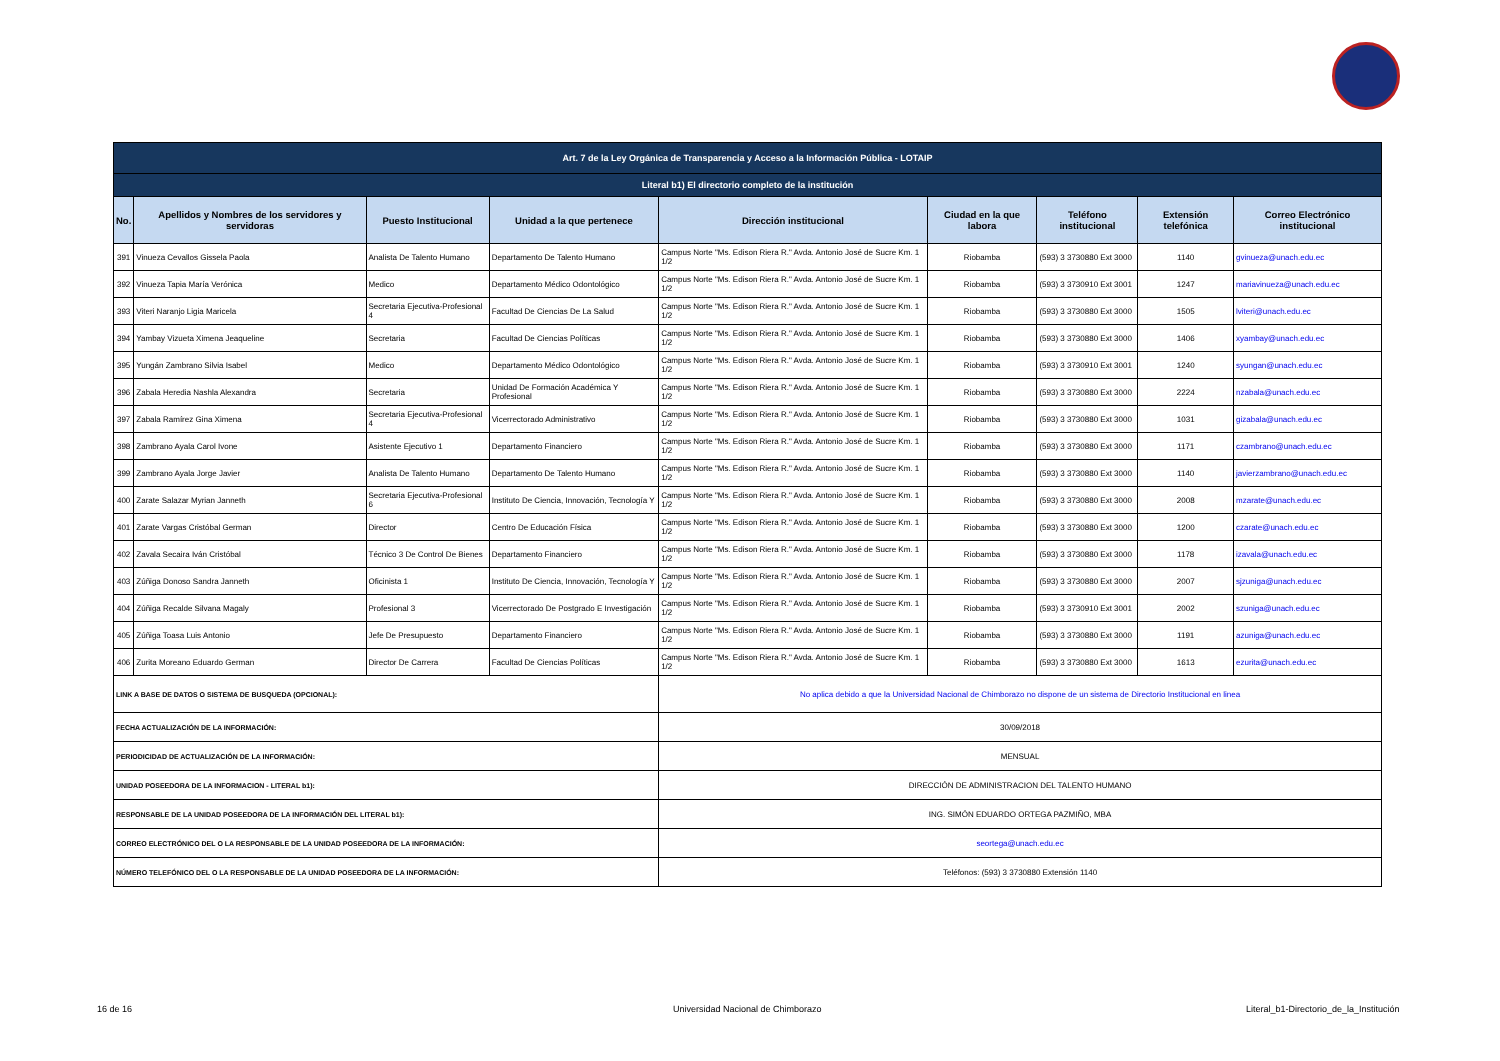| Art. 7 de la Ley Orgánica de Transparencia y Acceso a la Información Pública - LOTAIP | | | | | | | | |
| --- | --- | --- | --- | --- | --- | --- | --- | --- |
| Literal b1) El directorio completo de la institución | | | | | | | | |
| No. | Apellidos y Nombres de los servidores y servidoras | Puesto Institucional | Unidad a la que pertenece | Dirección institucional | Ciudad en la que labora | Teléfono institucional | Extensión telefónica | Correo Electrónico institucional |
| 391 | Vinueza Cevallos Gissela Paola | Analista De Talento Humano | Departamento De Talento Humano | Campus Norte "Ms. Edison Riera R." Avda. Antonio José de Sucre Km. 1 1/2 | Riobamba | (593) 3 3730880 Ext 3000 | 1140 | gvinueza@unach.edu.ec |
| 392 | Vinueza Tapia María Verónica | Medico | Departamento Médico Odontológico | Campus Norte "Ms. Edison Riera R." Avda. Antonio José de Sucre Km. 1 1/2 | Riobamba | (593) 3 3730910 Ext 3001 | 1247 | mariavinueza@unach.edu.ec |
| 393 | Viteri Naranjo Ligia Maricela | Secretaria Ejecutiva-Profesional 4 | Facultad De Ciencias De La Salud | Campus Norte "Ms. Edison Riera R." Avda. Antonio José de Sucre Km. 1 1/2 | Riobamba | (593) 3 3730880 Ext 3000 | 1505 | lviteri@unach.edu.ec |
| 394 | Yambay Vizueta Ximena Jeaqueline | Secretaria | Facultad De Ciencias Políticas | Campus Norte "Ms. Edison Riera R." Avda. Antonio José de Sucre Km. 1 1/2 | Riobamba | (593) 3 3730880 Ext 3000 | 1406 | xyambay@unach.edu.ec |
| 395 | Yungán Zambrano Silvia Isabel | Medico | Departamento Médico Odontológico | Campus Norte "Ms. Edison Riera R." Avda. Antonio José de Sucre Km. 1 1/2 | Riobamba | (593) 3 3730910 Ext 3001 | 1240 | syungan@unach.edu.ec |
| 396 | Zabala Heredia Nashla Alexandra | Secretaria | Unidad De Formación Académica Y Profesional | Campus Norte "Ms. Edison Riera R." Avda. Antonio José de Sucre Km. 1 1/2 | Riobamba | (593) 3 3730880 Ext 3000 | 2224 | nzabala@unach.edu.ec |
| 397 | Zabala Ramírez Gina Ximena | Secretaria Ejecutiva-Profesional 4 | Vicerrectorado Administrativo | Campus Norte "Ms. Edison Riera R." Avda. Antonio José de Sucre Km. 1 1/2 | Riobamba | (593) 3 3730880 Ext 3000 | 1031 | gizabala@unach.edu.ec |
| 398 | Zambrano Ayala Carol Ivone | Asistente Ejecutivo 1 | Departamento Financiero | Campus Norte "Ms. Edison Riera R." Avda. Antonio José de Sucre Km. 1 1/2 | Riobamba | (593) 3 3730880 Ext 3000 | 1171 | czambrano@unach.edu.ec |
| 399 | Zambrano Ayala Jorge Javier | Analista De Talento Humano | Departamento De Talento Humano | Campus Norte "Ms. Edison Riera R." Avda. Antonio José de Sucre Km. 1 1/2 | Riobamba | (593) 3 3730880 Ext 3000 | 1140 | javierzambrano@unach.edu.ec |
| 400 | Zarate Salazar Myrian Janneth | Secretaria Ejecutiva-Profesional 6 | Instituto De Ciencia, Innovación, Tecnología Y | Campus Norte "Ms. Edison Riera R." Avda. Antonio José de Sucre Km. 1 1/2 | Riobamba | (593) 3 3730880 Ext 3000 | 2008 | mzarate@unach.edu.ec |
| 401 | Zarate Vargas Cristóbal German | Director | Centro De Educación Física | Campus Norte "Ms. Edison Riera R." Avda. Antonio José de Sucre Km. 1 1/2 | Riobamba | (593) 3 3730880 Ext 3000 | 1200 | czarate@unach.edu.ec |
| 402 | Zavala Secaira Iván Cristóbal | Técnico 3 De Control De Bienes | Departamento Financiero | Campus Norte "Ms. Edison Riera R." Avda. Antonio José de Sucre Km. 1 1/2 | Riobamba | (593) 3 3730880 Ext 3000 | 1178 | izavala@unach.edu.ec |
| 403 | Zúñiga Donoso Sandra Janneth | Oficinista 1 | Instituto De Ciencia, Innovación, Tecnología Y | Campus Norte "Ms. Edison Riera R." Avda. Antonio José de Sucre Km. 1 1/2 | Riobamba | (593) 3 3730880 Ext 3000 | 2007 | sjzuniga@unach.edu.ec |
| 404 | Zúñiga Recalde Silvana Magaly | Profesional 3 | Vicerrectorado De Postgrado E Investigación | Campus Norte "Ms. Edison Riera R." Avda. Antonio José de Sucre Km. 1 1/2 | Riobamba | (593) 3 3730910 Ext 3001 | 2002 | szuniga@unach.edu.ec |
| 405 | Zúñiga Toasa Luis Antonio | Jefe De Presupuesto | Departamento Financiero | Campus Norte "Ms. Edison Riera R." Avda. Antonio José de Sucre Km. 1 1/2 | Riobamba | (593) 3 3730880 Ext 3000 | 1191 | azuniga@unach.edu.ec |
| 406 | Zurita Moreano Eduardo German | Director De Carrera | Facultad De Ciencias Políticas | Campus Norte "Ms. Edison Riera R." Avda. Antonio José de Sucre Km. 1 1/2 | Riobamba | (593) 3 3730880 Ext 3000 | 1613 | ezurita@unach.edu.ec |
| LINK A BASE DE DATOS O SISTEMA DE BUSQUEDA (OPCIONAL): | | | | No aplica debido a que la Universidad Nacional de Chimborazo no dispone de un sistema de Directorio Institucional en linea | | | | |
| FECHA ACTUALIZACIÓN DE LA INFORMACIÓN: | | | | 30/09/2018 | | | | |
| PERIODICIDAD DE ACTUALIZACIÓN DE LA INFORMACIÓN: | | | | MENSUAL | | | | |
| UNIDAD POSEEDORA DE LA INFORMACION - LITERAL b1): | | | | DIRECCIÓN DE ADMINISTRACION DEL TALENTO HUMANO | | | | |
| RESPONSABLE DE LA UNIDAD POSEEDORA DE LA INFORMACIÓN DEL LITERAL b1): | | | | ING. SIMÓN EDUARDO ORTEGA PAZMIÑO, MBA | | | | |
| CORREO ELECTRÓNICO DEL O LA RESPONSABLE DE LA UNIDAD POSEEDORA DE LA INFORMACIÓN: | | | | seortega@unach.edu.ec | | | | |
| NÚMERO TELEFÓNICO DEL O LA RESPONSABLE DE LA UNIDAD POSEEDORA DE LA INFORMACIÓN: | | | | Teléfonos: (593) 3 3730880 Extensión 1140 | | | | |
16 de 16
Universidad Nacional de Chimborazo
Literal_b1-Directorio_de_la_Institución